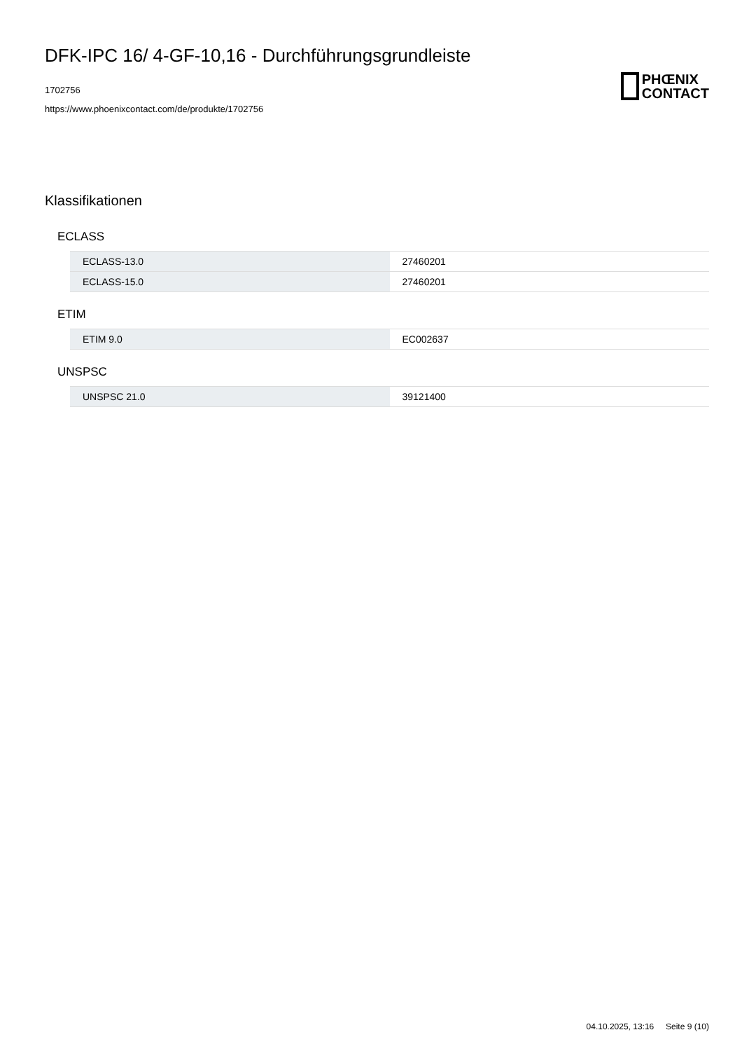DFK-IPC 16/ 4-GF-10,16 - Durchführungsgrundleiste
1702756
https://www.phoenixcontact.com/de/produkte/1702756
PHŒNIX
CONTACT
Klassifikationen
ECLASS
| ECLASS-13.0 | 27460201 |
| ECLASS-15.0 | 27460201 |
ETIM
| ETIM 9.0 | EC002637 |
UNSPSC
| UNSPSC 21.0 | 39121400 |
04.10.2025, 13:16 Seite 9 (10)